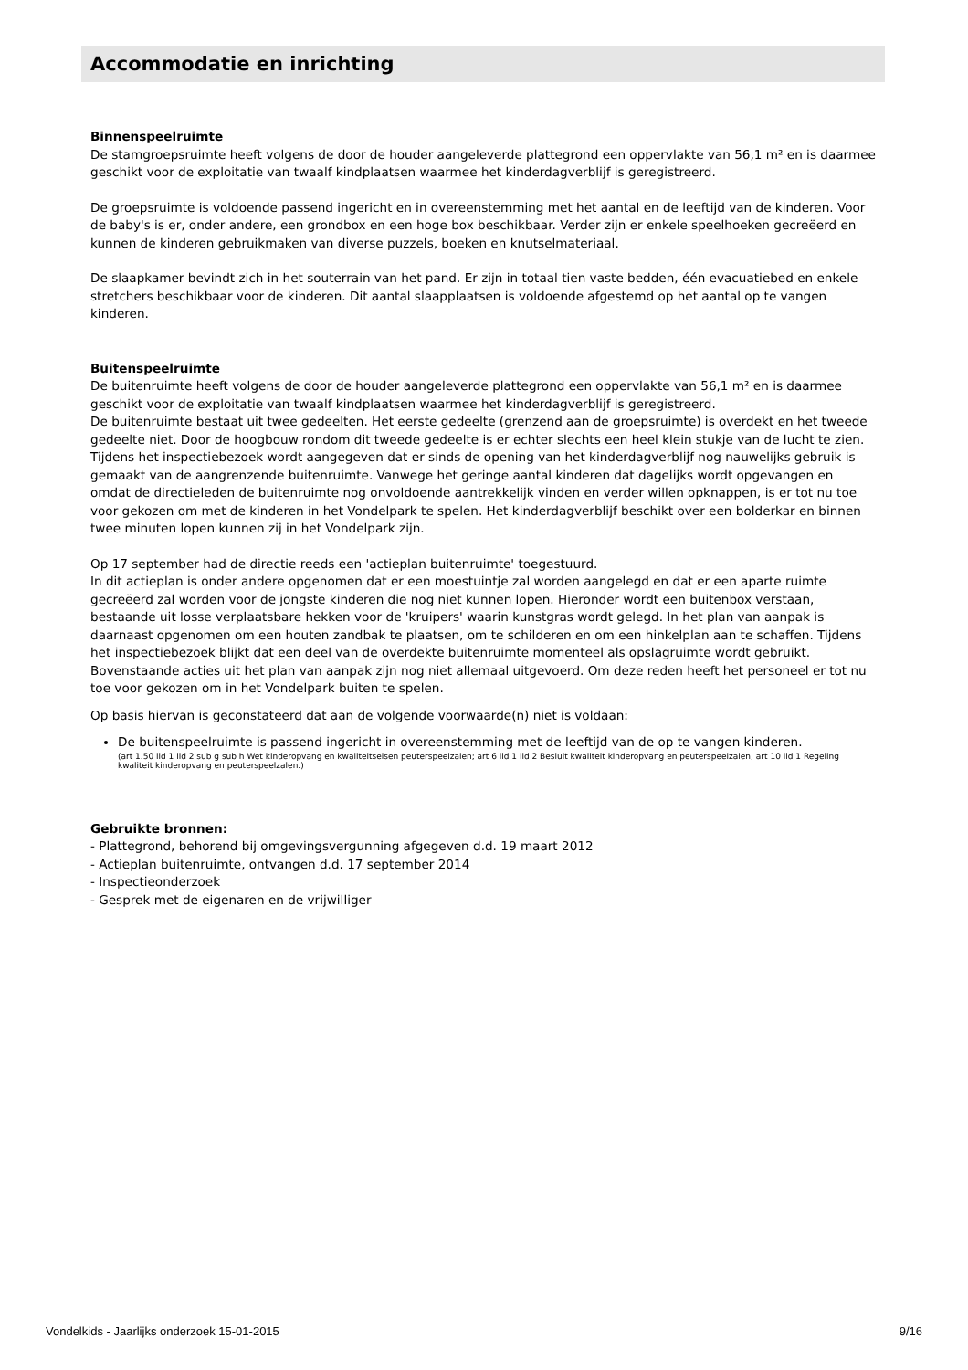Accommodatie en inrichting
Binnenspeelruimte
De stamgroepsruimte heeft volgens de door de houder aangeleverde plattegrond een oppervlakte van 56,1 m² en is daarmee geschikt voor de exploitatie van twaalf kindplaatsen waarmee het kinderdagverblijf is geregistreerd.
De groepsruimte is voldoende passend ingericht en in overeenstemming met het aantal en de leeftijd van de kinderen. Voor de baby's is er, onder andere, een grondbox en een hoge box beschikbaar. Verder zijn er enkele speelhoeken gecreëerd en kunnen de kinderen gebruikmaken van diverse puzzels, boeken en knutselmateriaal.
De slaapkamer bevindt zich in het souterrain van het pand. Er zijn in totaal tien vaste bedden, één evacuatiebed en enkele stretchers beschikbaar voor de kinderen. Dit aantal slaapplaatsen is voldoende afgestemd op het aantal op te vangen kinderen.
Buitenspeelruimte
De buitenruimte heeft volgens de door de houder aangeleverde plattegrond een oppervlakte van 56,1 m² en is daarmee geschikt voor de exploitatie van twaalf kindplaatsen waarmee het kinderdagverblijf is geregistreerd.
De buitenruimte bestaat uit twee gedeelten. Het eerste gedeelte (grenzend aan de groepsruimte) is overdekt en het tweede gedeelte niet. Door de hoogbouw rondom dit tweede gedeelte is er echter slechts een heel klein stukje van de lucht te zien.
Tijdens het inspectiebezoek wordt aangegeven dat er sinds de opening van het kinderdagverblijf nog nauwelijks gebruik is gemaakt van de aangrenzende buitenruimte. Vanwege het geringe aantal kinderen dat dagelijks wordt opgevangen en omdat de directieleden de buitenruimte nog onvoldoende aantrekkelijk vinden en verder willen opknappen, is er tot nu toe voor gekozen om met de kinderen in het Vondelpark te spelen. Het kinderdagverblijf beschikt over een bolderkar en binnen twee minuten lopen kunnen zij in het Vondelpark zijn.
Op 17 september had de directie reeds een 'actieplan buitenruimte' toegestuurd.
In dit actieplan is onder andere opgenomen dat er een moestuintje zal worden aangelegd en dat er een aparte ruimte gecreëerd zal worden voor de jongste kinderen die nog niet kunnen lopen. Hieronder wordt een buitenbox verstaan, bestaande uit losse verplaatsbare hekken voor de 'kruipers' waarin kunstgras wordt gelegd. In het plan van aanpak is daarnaast opgenomen om een houten zandbak te plaatsen, om te schilderen en om een hinkelplan aan te schaffen. Tijdens het inspectiebezoek blijkt dat een deel van de overdekte buitenruimte momenteel als opslagruimte wordt gebruikt.
Bovenstaande acties uit het plan van aanpak zijn nog niet allemaal uitgevoerd. Om deze reden heeft het personeel er tot nu toe voor gekozen om in het Vondelpark buiten te spelen.
Op basis hiervan is geconstateerd dat aan de volgende voorwaarde(n) niet is voldaan:
De buitenspeelruimte is passend ingericht in overeenstemming met de leeftijd van de op te vangen kinderen.
(art 1.50 lid 1 lid 2 sub g sub h Wet kinderopvang en kwaliteitseisen peuterspeelzalen; art 6 lid 1 lid 2 Besluit kwaliteit kinderopvang en peuterspeelzalen; art 10 lid 1 Regeling kwaliteit kinderopvang en peuterspeelzalen.)
Gebruikte bronnen:
- Plattegrond, behorend bij omgevingsvergunning afgegeven d.d. 19 maart 2012
- Actieplan buitenruimte, ontvangen d.d. 17 september 2014
- Inspectieonderzoek
- Gesprek met de eigenaren en de vrijwilliger
Vondelkids - Jaarlijks onderzoek 15-01-2015 9/16